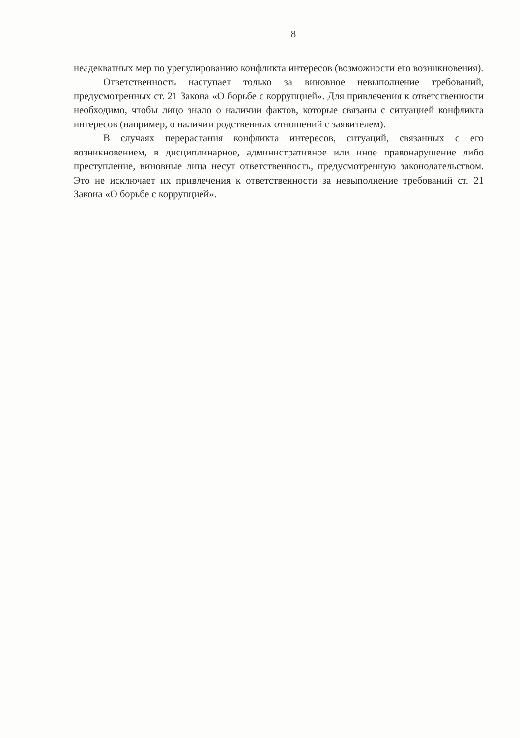8
неадекватных мер по урегулированию конфликта интересов (возможности его возникновения).
Ответственность наступает только за виновное невыполнение требований, предусмотренных ст. 21 Закона «О борьбе с коррупцией». Для привлечения к ответственности необходимо, чтобы лицо знало о наличии фактов, которые связаны с ситуацией конфликта интересов (например, о наличии родственных отношений с заявителем).
В случаях перерастания конфликта интересов, ситуаций, связанных с его возникновением, в дисциплинарное, административное или иное правонарушение либо преступление, виновные лица несут ответственность, предусмотренную законодательством. Это не исключает их привлечения к ответственности за невыполнение требований ст. 21 Закона «О борьбе с коррупцией».